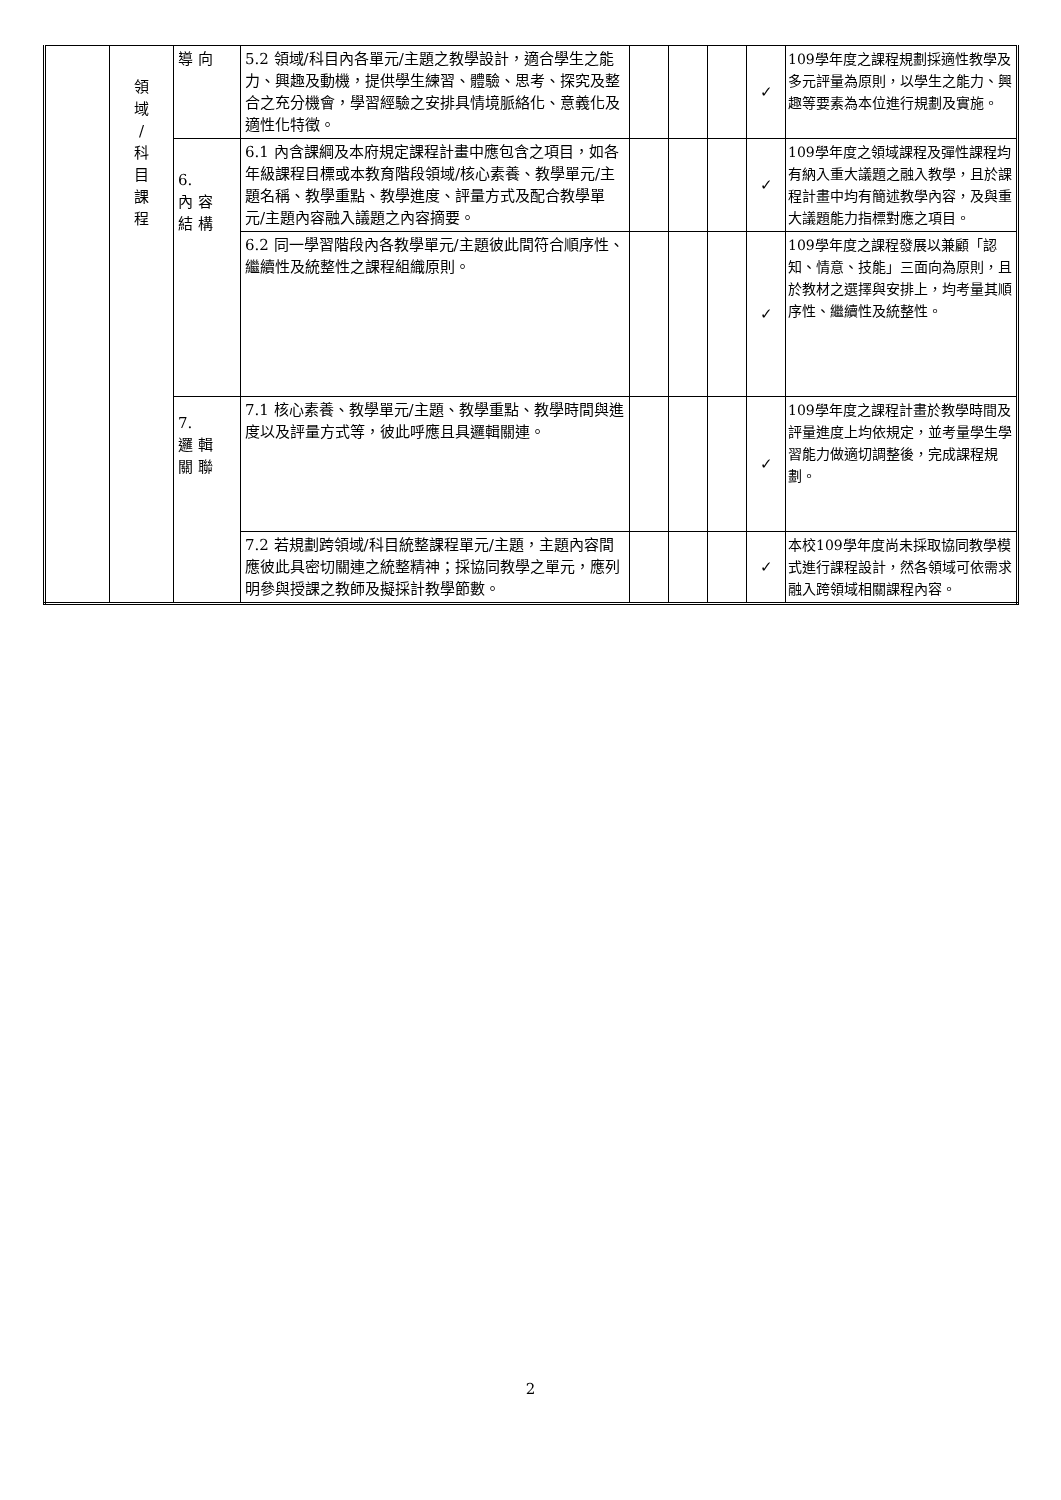| | 領 域 / 科 目 課 程 | 導 向 | 5.2 領域/科目內各單元/主題之教學設計，適合學生之能力、興趣及動機，提供學生練習、體驗、思考、探究及整合之充分機會，學習經驗之安排具情境脈絡化、意義化及適性化特徵。 | | | | ✓ | 109學年度之課程規劃採適性教學及多元評量為原則，以學生之能力、興趣等要素為本位進行規劃及實施。 |
| | | 6. 內 容 結 構 | 6.1 內含課綱及本府規定課程計畫中應包含之項目，如各年級課程目標或本教育階段領域/核心素養、教學單元/主題名稱、教學重點、教學進度、評量方式及配合教學單元/主題內容融入議題之內容摘要。 | | | | ✓ | 109學年度之領域課程及彈性課程均有納入重大議題之融入教學，且於課程計畫中均有簡述教學內容，及與重大議題能力指標對應之項目。 |
| | | | 6.2 同一學習階段內各教學單元/主題彼此間符合順序性、繼續性及統整性之課程組織原則。 | | | | ✓ | 109學年度之課程發展以兼顧「認知、情意、技能」三面向為原則，且於教材之選擇與安排上，均考量其順序性、繼續性及統整性。 |
| | | 7. 邏 輯 關 聯 | 7.1 核心素養、教學單元/主題、教學重點、教學時間與進度以及評量方式等，彼此呼應且具邏輯關連。 | | | | ✓ | 109學年度之課程計畫於教學時間及評量進度上均依規定，並考量學生學習能力做適切調整後，完成課程規劃。 |
| | | | 7.2 若規劃跨領域/科目統整課程單元/主題，主題內容間應彼此具密切關連之統整精神；採協同教學之單元，應列明參與授課之教師及擬採計教學節數。 | | | | ✓ | 本校109學年度尚未採取協同教學模式進行課程設計，然各領域可依需求融入跨領域相關課程內容。 |
2